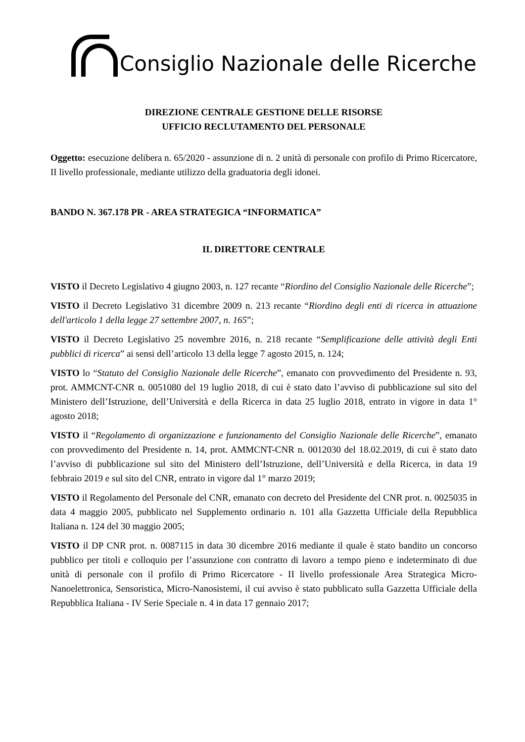Consiglio Nazionale delle Ricerche
DIREZIONE CENTRALE GESTIONE DELLE RISORSE
UFFICIO RECLUTAMENTO DEL PERSONALE
Oggetto: esecuzione delibera n. 65/2020 - assunzione di n. 2 unità di personale con profilo di Primo Ricercatore, II livello professionale, mediante utilizzo della graduatoria degli idonei.
BANDO N. 367.178 PR - AREA STRATEGICA “INFORMATICA”
IL DIRETTORE CENTRALE
VISTO il Decreto Legislativo 4 giugno 2003, n. 127 recante “Riordino del Consiglio Nazionale delle Ricerche”;
VISTO il Decreto Legislativo 31 dicembre 2009 n. 213 recante “Riordino degli enti di ricerca in attuazione dell'articolo 1 della legge 27 settembre 2007, n. 165”;
VISTO il Decreto Legislativo 25 novembre 2016, n. 218 recante “Semplificazione delle attività degli Enti pubblici di ricerca” ai sensi dell’articolo 13 della legge 7 agosto 2015, n. 124;
VISTO lo “Statuto del Consiglio Nazionale delle Ricerche”, emanato con provvedimento del Presidente n. 93, prot. AMMCNT-CNR n. 0051080 del 19 luglio 2018, di cui è stato dato l’avviso di pubblicazione sul sito del Ministero dell’Istruzione, dell’Università e della Ricerca in data 25 luglio 2018, entrato in vigore in data 1° agosto 2018;
VISTO il “Regolamento di organizzazione e funzionamento del Consiglio Nazionale delle Ricerche”, emanato con provvedimento del Presidente n. 14, prot. AMMCNT-CNR n. 0012030 del 18.02.2019, di cui è stato dato l’avviso di pubblicazione sul sito del Ministero dell’Istruzione, dell’Università e della Ricerca, in data 19 febbraio 2019 e sul sito del CNR, entrato in vigore dal 1° marzo 2019;
VISTO il Regolamento del Personale del CNR, emanato con decreto del Presidente del CNR prot. n. 0025035 in data 4 maggio 2005, pubblicato nel Supplemento ordinario n. 101 alla Gazzetta Ufficiale della Repubblica Italiana n. 124 del 30 maggio 2005;
VISTO il DP CNR prot. n. 0087115 in data 30 dicembre 2016 mediante il quale è stato bandito un concorso pubblico per titoli e colloquio per l’assunzione con contratto di lavoro a tempo pieno e indeterminato di due unità di personale con il profilo di Primo Ricercatore - II livello professionale Area Strategica Micro-Nanoelettronica, Sensoristica, Micro-Nanosistemi, il cui avviso è stato pubblicato sulla Gazzetta Ufficiale della Repubblica Italiana - IV Serie Speciale n. 4 in data 17 gennaio 2017;